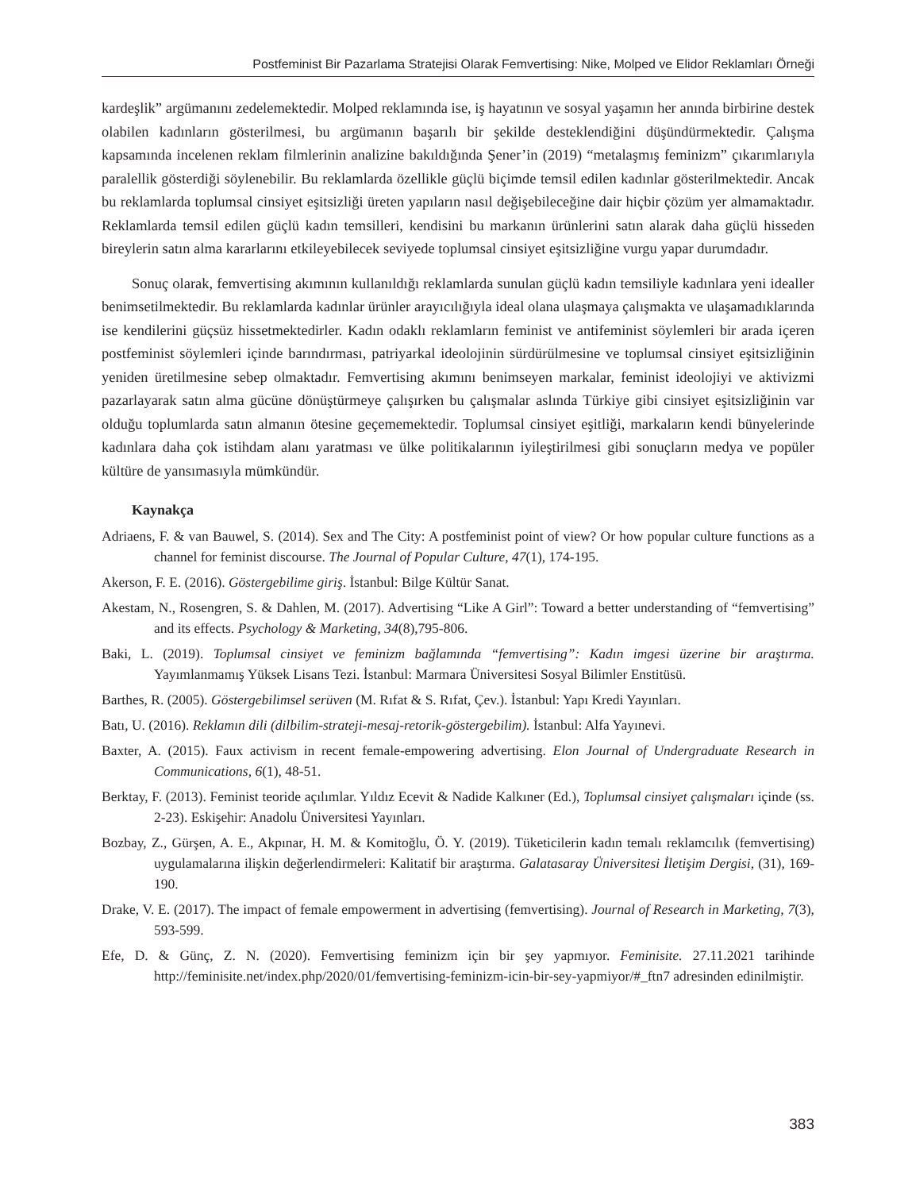Postfeminist Bir Pazarlama Stratejisi Olarak Femvertising: Nike, Molped ve Elidor Reklamları Örneği
kardeşlik” argümanını zedelemektedir. Molped reklamında ise, iş hayatının ve sosyal yaşamın her anında birbirine destek olabilen kadınların gösterilmesi, bu argümanın başarılı bir şekilde desteklendiğini düşündürmektedir. Çalışma kapsamında incelenen reklam filmlerinin analizine bakıldığında Şener’in (2019) “metalaşmış feminizm” çıkarımlarıyla paralellik gösterdiği söylenebilir. Bu reklamlarda özellikle güçlü biçimde temsil edilen kadınlar gösterilmektedir. Ancak bu reklamlarda toplumsal cinsiyet eşitsizliği üreten yapıların nasıl değişebileceğine dair hiçbir çözüm yer almamaktadır. Reklamlarda temsil edilen güçlü kadın temsilleri, kendisini bu markanın ürünlerini satın alarak daha güçlü hisseden bireylerin satın alma kararlarını etkileyebilecek seviyede toplumsal cinsiyet eşitsizliğine vurgu yapar durumdadır.
Sonuç olarak, femvertising akımının kullanıldığı reklamlarda sunulan güçlü kadın temsiliyle kadınlara yeni idealler benimsetilmektedir. Bu reklamlarda kadınlar ürünler arayıcılığıyla ideal olana ulaşmaya çalışmakta ve ulaşamadıklarında ise kendilerini güçsüz hissetmektedirler. Kadın odaklı reklamların feminist ve antifeminist söylemleri bir arada içeren postfeminist söylemleri içinde barındırması, patriyarkal ideolojinin sürdürülmesine ve toplumsal cinsiyet eşitsizliğinin yeniden üretilmesine sebep olmaktadır. Femvertising akımını benimseyen markalar, feminist ideolojiyi ve aktivizmi pazarlayarak satın alma gücüne dönüştürmeye çalışırken bu çalışmalar aslında Türkiye gibi cinsiyet eşitsizliğinin var olduğu toplumlarda satın almanın ötesine geçememektedir. Toplumsal cinsiyet eşitliği, markaların kendi bünyelerinde kadınlara daha çok istihdam alanı yaratması ve ülke politikalarının iyileştirilmesi gibi sonuçların medya ve popüler kültüre de yansımasıyla mümkündür.
Kaynakça
Adriaens, F. & van Bauwel, S. (2014). Sex and The City: A postfeminist point of view? Or how popular culture functions as a channel for feminist discourse. The Journal of Popular Culture, 47(1), 174-195.
Akerson, F. E. (2016). Göstergebilime giriş. İstanbul: Bilge Kültür Sanat.
Akestam, N., Rosengren, S. & Dahlen, M. (2017). Advertising “Like A Girl”: Toward a better understanding of “femvertising” and its effects. Psychology & Marketing, 34(8),795-806.
Baki, L. (2019). Toplumsal cinsiyet ve feminizm bağlamında “femvertising”: Kadın imgesi üzerine bir araştırma. Yayımlanmamış Yüksek Lisans Tezi. İstanbul: Marmara Üniversitesi Sosyal Bilimler Enstitüsü.
Barthes, R. (2005). Göstergebilimsel serüven (M. Rıfat & S. Rıfat, Çev.). İstanbul: Yapı Kredi Yayınları.
Batı, U. (2016). Reklamın dili (dilbilim-strateji-mesaj-retorik-göstergebilim). İstanbul: Alfa Yayınevi.
Baxter, A. (2015). Faux activism in recent female-empowering advertising. Elon Journal of Undergraduate Research in Communications, 6(1), 48-51.
Berktay, F. (2013). Feminist teoride açılımlar. Yıldız Ecevit & Nadide Kalkıner (Ed.), Toplumsal cinsiyet çalışmaları içinde (ss. 2-23). Eskişehir: Anadolu Üniversitesi Yayınları.
Bozbay, Z., Gürşen, A. E., Akpınar, H. M. & Komitoğlu, Ö. Y. (2019). Tüketicilerin kadın temalı reklamcılık (femvertising) uygulamalarına ilişkin değerlendirmeleri: Kalitatif bir araştırma. Galatasaray Üniversitesi İletişim Dergisi, (31), 169-190.
Drake, V. E. (2017). The impact of female empowerment in advertising (femvertising). Journal of Research in Marketing, 7(3), 593-599.
Efe, D. & Günç, Z. N. (2020). Femvertising feminizm için bir şey yapmıyor. Feminisite. 27.11.2021 tarihinde http://feminisite.net/index.php/2020/01/femvertising-feminizm-icin-bir-sey-yapmiyor/#_ftn7 adresinden edinilmiştir.
383